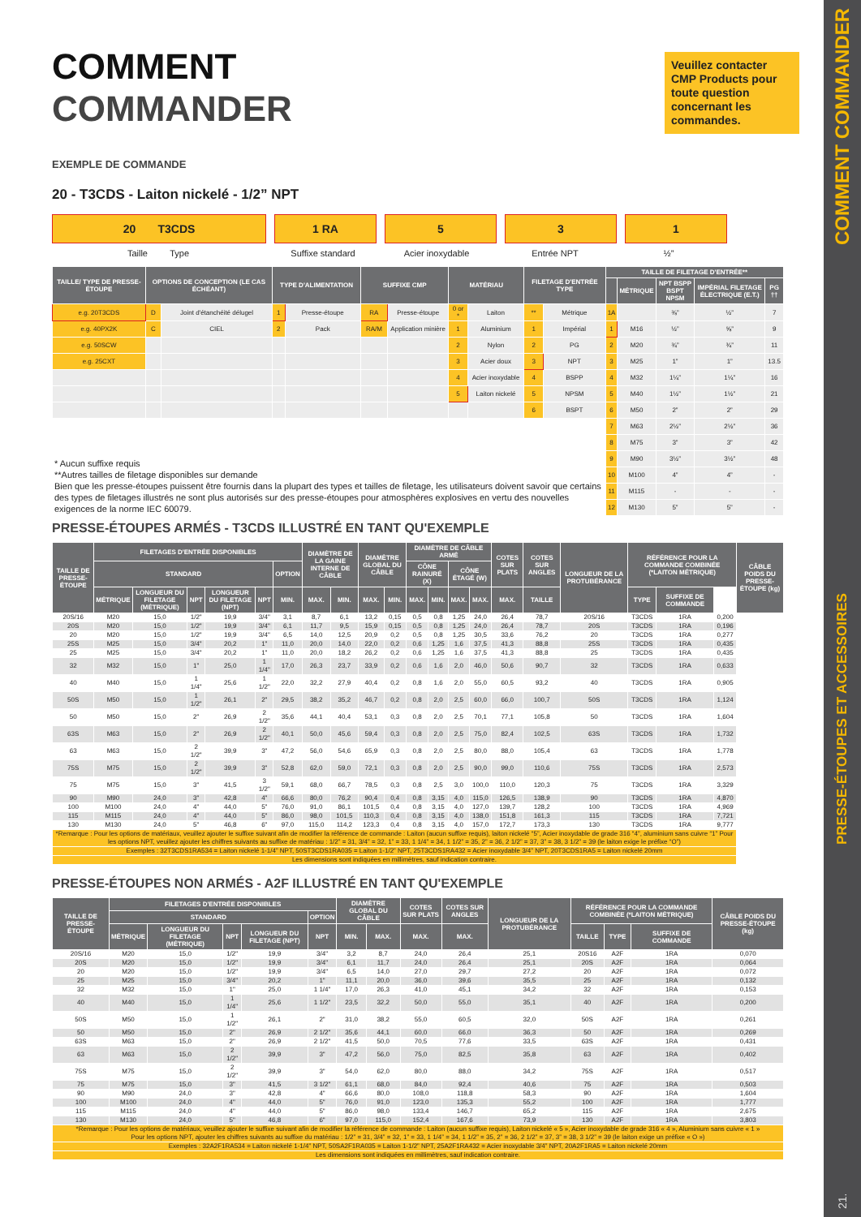COMMENT
COMMANDER
Veuillez contacter CMP Products pour toute question concernant les commandes.
EXEMPLE DE COMMANDE
20 - T3CDS - Laiton nickelé - 1/2” NPT
20 T3CDS 1 RA 5 3 1
Taille Type Suffixe standard Acier inoxydable Entrée NPT ½”
| TAILLE/ TYPE DE PRESSE-ÉTOUPE | OPTIONS DE CONCEPTION (LE CAS ÉCHÉANT) | | TYPE D'ALIMENTATION | | SUFFIXE CMP | | MATÉRIAU | | FILETAGE D'ENTRÉE TYPE | | TAILLE DE FILETAGE D'ENTRÉE** | | | | |
| --- | --- | --- | --- | --- | --- | --- | --- | --- | --- | --- | --- | --- | --- | --- | --- |
| | | | | | | | | | | | | MÉTRIQUE | NPT BSPP BSPT NPSM | IMPÉRIAL FILETAGE ÉLECTRIQUE (E.T.) | PG †† |
| e.g. 20T3CDS | D | Joint d'étanchéité délugel | 1 | Presse-étoupe | RA | Presse-étoupe | 0 or * | Laiton | ** | Métrique | 1A | | ⅜” | ½” | 7 |
| e.g. 40PX2K | C | CIEL | 2 | Pack | RA/M | Application minière | 1 | Aluminium | 1 | Impérial | 1 | M16 | ½” | ⅝” | 9 |
| e.g. 50SCW | | | | | | | 2 | Nylon | 2 | PG | 2 | M20 | ¾” | ¾” | 11 |
| e.g. 25CXT | | | | | | | 3 | Acier doux | 3 | NPT | 3 | M25 | 1” | 1” | 13.5 |
| | | | | | | | 4 | Acier inoxydable | 4 | BSPP | 4 | M32 | 1¼” | 1¼” | 16 |
| | | | | | | | 5 | Laiton nickelé | 5 | NPSM | 5 | M40 | 1½” | 1½” | 21 |
| | | | | | | | | | 6 | BSPT | 6 | M50 | 2” | 2” | 29 |
| * Aucun suffixe requis **Autres tailles de filetage disponibles sur demande Bien que les presse-étoupes puissent être fournis dans la plupart des types et tailles de filetage, les utilisateurs doivent savoir que certains des types de filetages illustrés ne sont plus autorisés sur des presse-étoupes pour atmosphères explosives en vertu des nouvelles exigences de la norme IEC 60079. | | | | | | | | | | | 7 | M63 | 2½” | 2½” | 36 |
| | | | | | | | | | | | 8 | M75 | 3” | 3” | 42 |
| | | | | | | | | | | | 9 | M90 | 3½” | 3½” | 48 |
| | | | | | | | | | | | 10 | M100 | 4” | 4” | - |
| | | | | | | | | | | | 11 | M115 | - | - | - |
| | | | | | | | | | | | 12 | M130 | 5” | 5” | - |
PRESSE-ÉTOUPES ARMÉS - T3CDS ILLUSTRÉ EN TANT QU'EXEMPLE
| TAILLE DE PRESSE-ÉTOUPE | FILETAGES D'ENTRÉE DISPONIBLES | | | | | | DIAMÈTRE DE LA GAINE INTERNE DE CÂBLE | | DIAMÈTRE GLOBAL DU CÂBLE | | DIAMÈTRE DE CÂBLE ARMÉ | | | | COTES SUR PLATS | COTES SUR ANGLES | LONGUEUR DE LA PROTUBÉRANCE | RÉFÉRENCE POUR LA COMMANDE COMBINÉE (*LAITON MÉTRIQUE) | | | CÂBLE POIDS DU PRESSE-ÉTOUPE (kg) |
| --- | --- | --- | --- | --- | --- | --- | --- | --- | --- | --- | --- | --- | --- | --- | --- | --- | --- | --- | --- | --- | --- |
| | STANDARD | | | | | OPTION | | | | | CÔNE RAINURÉ (X) | | CÔNE ÉTAGÉ (W) | | | | | | | | |
| | MÉTRIQUE | LONGUEUR DU FILETAGE (MÉTRIQUE) | NPT | LONGUEUR DU FILETAGE (NPT) | NPT | MIN. | MAX. | MIN. | MAX. | MIN. | MAX. | MIN. | MAX. | MAX. | MAX. | TAILLE | | TYPE | SUFFIXE DE COMMANDE | | |
| 20S/16 | M20 | 15,0 | 1/2" | 19,9 | 3/4" | 3,1 | 8,7 | 6,1 | 13,2 | 0,15 | 0,5 | 0,8 | 1,25 | 24,0 | 26,4 | 78,7 | 20S/16 | T3CDS | 1RA | 0,200 | |
| 20S | M20 | 15,0 | 1/2" | 19,9 | 3/4" | 6,1 | 11,7 | 9,5 | 15,9 | 0,15 | 0,5 | 0,8 | 1,25 | 24,0 | 26,4 | 78,7 | 20S | T3CDS | 1RA | 0,196 | |
| 20 | M20 | 15,0 | 1/2" | 19,9 | 3/4" | 6,5 | 14,0 | 12,5 | 20,9 | 0,2 | 0,5 | 0,8 | 1,25 | 30,5 | 33,6 | 76,2 | 20 | T3CDS | 1RA | 0,277 | |
| 25S | M25 | 15,0 | 3/4" | 20,2 | 1" | 11,0 | 20,0 | 14,0 | 22,0 | 0,2 | 0,6 | 1,25 | 1,6 | 37,5 | 41,3 | 88,8 | 25S | T3CDS | 1RA | 0,435 | |
| 25 | M25 | 15,0 | 3/4" | 20,2 | 1" | 11,0 | 20,0 | 18,2 | 26,2 | 0,2 | 0,6 | 1,25 | 1,6 | 37,5 | 41,3 | 88,8 | 25 | T3CDS | 1RA | 0,435 | |
| 32 | M32 | 15,0 | 1" | 25,0 | 1 1/4" | 17,0 | 26,3 | 23,7 | 33,9 | 0,2 | 0,6 | 1,6 | 2,0 | 46,0 | 50,6 | 90,7 | 32 | T3CDS | 1RA | 0,633 | |
| 40 | M40 | 15,0 | 1 1/4" | 25,6 | 1 1/2" | 22,0 | 32,2 | 27,9 | 40,4 | 0,2 | 0,8 | 1,6 | 2,0 | 55,0 | 60,5 | 93,2 | 40 | T3CDS | 1RA | 0,905 | |
| 50S | M50 | 15,0 | 1 1/2" | 26,1 | 2" | 29,5 | 38,2 | 35,2 | 46,7 | 0,2 | 0,8 | 2,0 | 2,5 | 60,0 | 66,0 | 100,7 | 50S | T3CDS | 1RA | 1,124 | |
| 50 | M50 | 15,0 | 2" | 26,9 | 2 1/2" | 35,6 | 44,1 | 40,4 | 53,1 | 0,3 | 0,8 | 2,0 | 2,5 | 70,1 | 77,1 | 105,8 | 50 | T3CDS | 1RA | 1,604 | |
| 63S | M63 | 15,0 | 2" | 26,9 | 2 1/2" | 40,1 | 50,0 | 45,6 | 59,4 | 0,3 | 0,8 | 2,0 | 2,5 | 75,0 | 82,4 | 102,5 | 63S | T3CDS | 1RA | 1,732 | |
| 63 | M63 | 15,0 | 2 1/2" | 39,9 | 3" | 47,2 | 56,0 | 54,6 | 65,9 | 0,3 | 0,8 | 2,0 | 2,5 | 80,0 | 88,0 | 105,4 | 63 | T3CDS | 1RA | 1,778 | |
| 75S | M75 | 15,0 | 2 1/2" | 39,9 | 3" | 52,8 | 62,0 | 59,0 | 72,1 | 0,3 | 0,8 | 2,0 | 2,5 | 90,0 | 99,0 | 110,6 | 75S | T3CDS | 1RA | 2,573 | |
| 75 | M75 | 15,0 | 3" | 41,5 | 3 1/2" | 59,1 | 68,0 | 66,7 | 78,5 | 0,3 | 0,8 | 2,5 | 3,0 | 100,0 | 110,0 | 120,3 | 75 | T3CDS | 1RA | 3,329 | |
| 90 | M90 | 24,0 | 3" | 42,8 | 4" | 66,6 | 80,0 | 76,2 | 90,4 | 0,4 | 0,8 | 3,15 | 4,0 | 115,0 | 126,5 | 138,9 | 90 | T3CDS | 1RA | 4,870 | |
| 100 | M100 | 24,0 | 4" | 44,0 | 5" | 76,0 | 91,0 | 86,1 | 101,5 | 0,4 | 0,8 | 3,15 | 4,0 | 127,0 | 139,7 | 128,2 | 100 | T3CDS | 1RA | 4,969 | |
| 115 | M115 | 24,0 | 4" | 44,0 | 5" | 86,0 | 98,0 | 101,5 | 110,3 | 0,4 | 0,8 | 3,15 | 4,0 | 138,0 | 151,8 | 161,3 | 115 | T3CDS | 1RA | 7,721 | |
| 130 | M130 | 24,0 | 5" | 46,8 | 6" | 97,0 | 115,0 | 114,2 | 123,3 | 0,4 | 0,8 | 3,15 | 4,0 | 157,0 | 172,7 | 173,3 | 130 | T3CDS | 1RA | 9,777 | |
| *Remarque : Pour les options de matériaux, veuillez ajouter le suffixe suivant afin de modifier la référence de commande : Laiton (aucun suffixe requis), laiton nickelé “5”, Acier inoxydable de grade 316 “4”, aluminium sans cuivre “1” Pour les options NPT, veuillez ajouter les chiffres suivants au suffixe de matériau : 1/2” = 31, 3/4” = 32, 1” = 33, 1 1/4” = 34, 1 1/2” = 35, 2” = 36, 2 1/2” = 37, 3” = 38, 3 1/2” = 39 (le laiton exige le préfixe “O”) | | | | | | | | | | | | | | | | | | | | | |
| Exemples : 32T3CDS1RA534 = Laiton nickelé 1-1/4” NPT, 50ST3CDS1RA035 = Laiton 1-1/2” NPT, 25T3CDS1RA432 = Acier inoxydable 3/4” NPT, 20T3CDS1RA5 = Laiton nickelé 20mm | | | | | | | | | | | | | | | | | | | | | |
| Les dimensions sont indiquées en millimètres, sauf indication contraire. | | | | | | | | | | | | | | | | | | | | | |
PRESSE-ÉTOUPES NON ARMÉS - A2F ILLUSTRÉ EN TANT QU'EXEMPLE
| TAILLE DE PRESSE-ÉTOUPE | FILETAGES D'ENTRÉE DISPONIBLES | | | | | DIAMÈTRE GLOBAL DU CÂBLE | | COTES SUR PLATS | COTES SUR ANGLES | LONGUEUR DE LA PROTUBÉRANCE | RÉFÉRENCE POUR LA COMMANDE COMBINÉE (*LAITON MÉTRIQUE) | | | CÂBLE POIDS DU PRESSE-ÉTOUPE (kg) |
| --- | --- | --- | --- | --- | --- | --- | --- | --- | --- | --- | --- | --- | --- | --- |
| | STANDARD | | | | OPTION | | | | | | | | | |
| | MÉTRIQUE | LONGUEUR DU FILETAGE (MÉTRIQUE) | NPT | LONGUEUR DU FILETAGE (NPT) | NPT | MIN. | MAX. | MAX. | MAX. | | TAILLE | TYPE | SUFFIXE DE COMMANDE | |
| 20S/16 | M20 | 15,0 | 1/2" | 19,9 | 3/4" | 3,2 | 8,7 | 24,0 | 26,4 | 25,1 | 20S16 | A2F | 1RA | 0,070 |
| 20S | M20 | 15,0 | 1/2" | 19,9 | 3/4" | 6,1 | 11,7 | 24,0 | 26,4 | 25,1 | 20S | A2F | 1RA | 0,064 |
| 20 | M20 | 15,0 | 1/2" | 19,9 | 3/4" | 6,5 | 14,0 | 27,0 | 29,7 | 27,2 | 20 | A2F | 1RA | 0,072 |
| 25 | M25 | 15,0 | 3/4" | 20,2 | 1" | 11,1 | 20,0 | 36,0 | 39,6 | 35,5 | 25 | A2F | 1RA | 0,132 |
| 32 | M32 | 15,0 | 1" | 25,0 | 1 1/4" | 17,0 | 26,3 | 41,0 | 45,1 | 34,2 | 32 | A2F | 1RA | 0,153 |
| 40 | M40 | 15,0 | 1 1/4" | 25,6 | 1 1/2" | 23,5 | 32,2 | 50,0 | 55,0 | 35,1 | 40 | A2F | 1RA | 0,200 |
| 50S | M50 | 15,0 | 1 1/2" | 26,1 | 2" | 31,0 | 38,2 | 55,0 | 60,5 | 32,0 | 50S | A2F | 1RA | 0,261 |
| 50 | M50 | 15,0 | 2" | 26,9 | 2 1/2" | 35,6 | 44,1 | 60,0 | 66,0 | 36,3 | 50 | A2F | 1RA | 0,269 |
| 63S | M63 | 15,0 | 2" | 26,9 | 2 1/2" | 41,5 | 50,0 | 70,5 | 77,6 | 33,5 | 63S | A2F | 1RA | 0,431 |
| 63 | M63 | 15,0 | 2 1/2" | 39,9 | 3" | 47,2 | 56,0 | 75,0 | 82,5 | 35,8 | 63 | A2F | 1RA | 0,402 |
| 75S | M75 | 15,0 | 2 1/2" | 39,9 | 3" | 54,0 | 62,0 | 80,0 | 88,0 | 34,2 | 75S | A2F | 1RA | 0,517 |
| 75 | M75 | 15,0 | 3" | 41,5 | 3 1/2" | 61,1 | 68,0 | 84,0 | 92,4 | 40,6 | 75 | A2F | 1RA | 0,503 |
| 90 | M90 | 24,0 | 3" | 42,8 | 4" | 66,6 | 80,0 | 108,0 | 118,8 | 58,3 | 90 | A2F | 1RA | 1,604 |
| 100 | M100 | 24,0 | 4" | 44,0 | 5" | 76,0 | 91,0 | 123,0 | 135,3 | 55,2 | 100 | A2F | 1RA | 1,777 |
| 115 | M115 | 24,0 | 4" | 44,0 | 5" | 86,0 | 98,0 | 133,4 | 146,7 | 65,2 | 115 | A2F | 1RA | 2,675 |
| 130 | M130 | 24,0 | 5" | 46,8 | 6" | 97,0 | 115,0 | 152,4 | 167,6 | 73,9 | 130 | A2F | 1RA | 3,803 |
| *Remarque : Pour les options de matériaux, veuillez ajouter le suffixe suivant afin de modifier la référence de commande : Laiton (aucun suffixe requis), Laiton nickelé « 5 », Acier inoxydable de grade 316 « 4 », Aluminium sans cuivre « 1 » Pour les options NPT, ajouter les chiffres suivants au suffixe du matériau : 1/2” = 31, 3/4” = 32, 1” = 33, 1 1/4” = 34, 1 1/2” = 35, 2” = 36, 2 1/2” = 37, 3” = 38, 3 1/2” = 39 (le laiton exige un préfixe « O ») | | | | | | | | | | | | | | |
| Exemples : 32A2F1RA534 = Laiton nickelé 1-1/4” NPT, 50SA2F1RA035 = Laiton 1-1/2” NPT, 25A2F1RA432 = Acier inoxydable 3/4” NPT, 20A2F1RA5 = Laiton nickelé 20mm | | | | | | | | | | | | | | |
| Les dimensions sont indiquées en millimètres, sauf indication contraire. | | | | | | | | | | | | | | |
21. PRESSE-ÉTOUPES ET ACCESSOIRES COMMENT COMMANDER